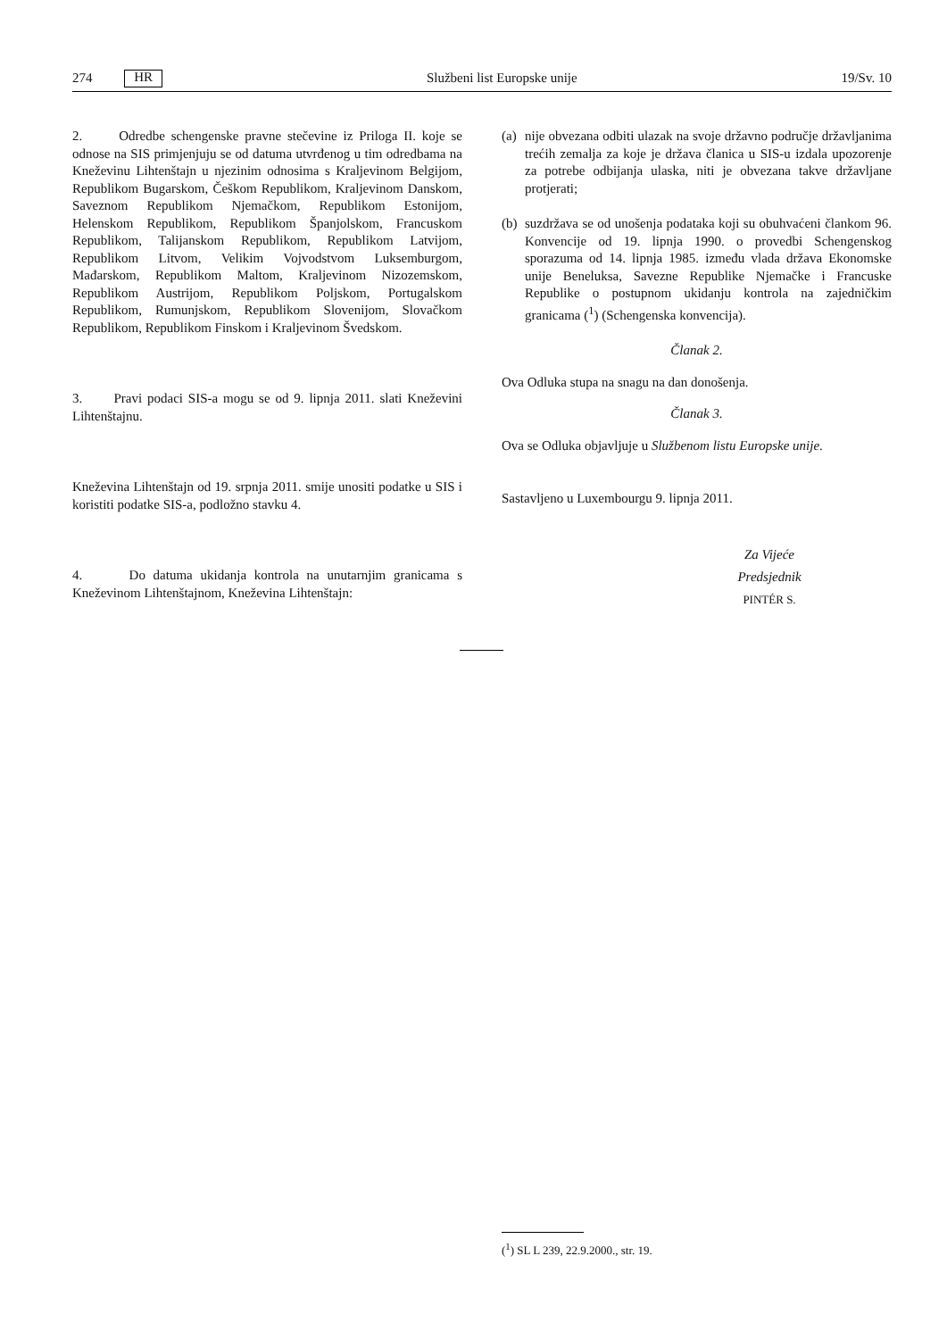274 HR Službeni list Europske unije 19/Sv. 10
2. Odredbe schengenske pravne stečevine iz Priloga II. koje se odnose na SIS primjenjuju se od datuma utvrđenog u tim odredbama na Kneževinu Lihtenštajn u njezinim odnosima s Kraljevinom Belgijom, Republikom Bugarskom, Češkom Republikom, Kraljevinom Danskom, Saveznom Republikom Njemačkom, Republikom Estonijom, Helenskom Republikom, Republikom Španjolskom, Francuskom Republikom, Talijanskom Republikom, Republikom Latvijom, Republikom Litvom, Velikim Vojvodstvom Luksemburgom, Mađarskom, Republikom Maltom, Kraljevinom Nizozemskom, Republikom Austrijom, Republikom Poljskom, Portugalskom Republikom, Rumunjskom, Republikom Slovenijom, Slovačkom Republikom, Republikom Finskom i Kraljevinom Švedskom.
3. Pravi podaci SIS-a mogu se od 9. lipnja 2011. slati Kneževini Lihtenštajnu.
Kneževina Lihtenštajn od 19. srpnja 2011. smije unositi podatke u SIS i koristiti podatke SIS-a, podložno stavku 4.
4. Do datuma ukidanja kontrola na unutarnjim granicama s Kneževinom Lihtenštajnom, Kneževina Lihtenštajn:
(a)
nije obvezana odbiti ulazak na svoje državno područje državljanima trećih zemalja za koje je država članica u SIS-u izdala upozorenje za potrebe odbijanja ulaska, niti je obvezana takve državljane protjerati;
(b)
suzdržava se od unošenja podataka koji su obuhvaćeni člankom 96. Konvencije od 19. lipnja 1990. o provedbi Schengenskog sporazuma od 14. lipnja 1985. između vlada država Ekonomske unije Beneluksa, Savezne Republike Njemačke i Francuske Republike o postupnom ukidanju kontrola na zajedničkim granicama (<sup>1</sup>) (Schengenska konvencija).
Članak 2.
Ova Odluka stupa na snagu na dan donošenja.
Članak 3.
Ova se Odluka objavljuje u Službenom listu Europske unije.
Sastavljeno u Luxembourgu 9. lipnja 2011.
Za Vijeće
Predsjednik
PINTÉR S.
(<sup>1</sup>) SL L 239, 22.9.2000., str. 19.